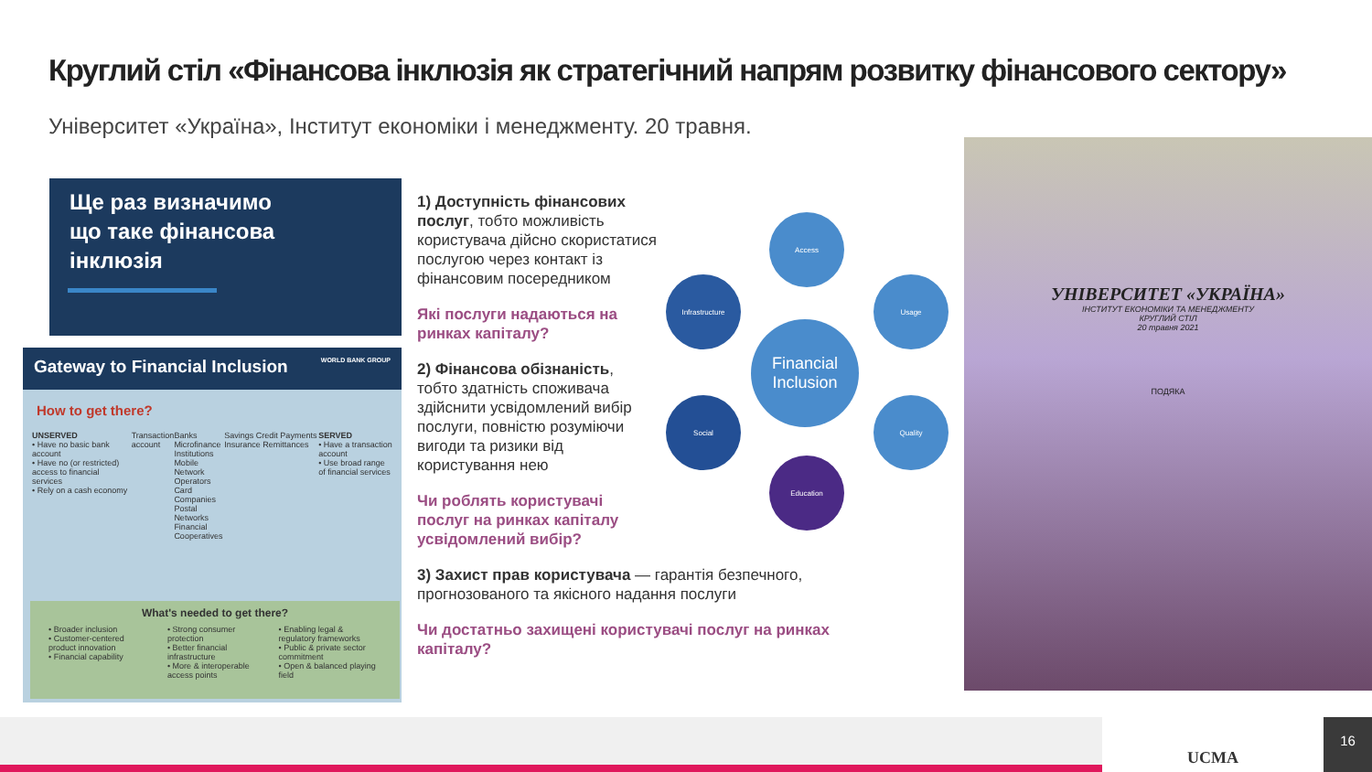Круглий стіл «Фінансова інклюзія як стратегічний напрям розвитку фінансового сектору»
Університет «Україна», Інститут економіки і менеджменту. 20 травня.
Ще раз визначимо
що таке фінансова
інклюзія
Gateway to Financial Inclusion WORLD BANK GROUP
How to get there?
UNSERVED
• Have no basic bank account
• Have no (or restricted) access to financial services
• Rely on a cash economy
Transaction account Banks
Microfinance Institutions
Mobile Network Operators
Card Companies
Postal Networks
Financial Cooperatives
Savings Credit Payments Insurance Remittances
SERVED
• Have a transaction account
• Use broad range of financial services
What's needed to get there?
• Broader inclusion
• Customer-centered product innovation
• Financial capability
• Strong consumer protection
• Better financial infrastructure
• More & interoperable access points
• Enabling legal & regulatory frameworks
• Public & private sector commitment
• Open & balanced playing field
1) Доступність фінансових послуг, тобто можливість користувача дійсно скористатися послугою через контакт із фінансовим посередником
Які послуги надаються на ринках капіталу?
2) Фінансова обізнаність, тобто здатність споживача здійснити усвідомлений вибір послуги, повністю розуміючи вигоди та ризики від користування нею
Чи роблять користувачі послуг на ринках капіталу усвідомлений вибір?
3) Захист прав користувача — гарантія безпечного, прогнозованого та якісного надання послуги
Чи достатньо захищені користувачі послуг на ринках капіталу?
Access
Infrastructure Usage
Financial Inclusion
Social Quality
Education
УНІВЕРСИТЕТ «УКРАЇНА»
ІНСТИТУТ ЕКОНОМІКИ ТА МЕНЕДЖМЕНТУ
КРУГЛИЙ СТІЛ
20 травня 2021
ПОДЯКА
UCMA 16